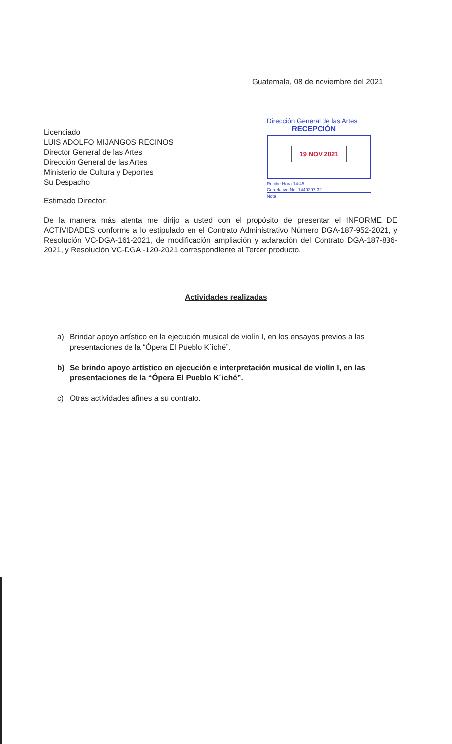Guatemala, 08 de noviembre del 2021
Licenciado
LUIS ADOLFO MIJANGOS RECINOS
Director General de las Artes
Dirección General de las Artes
Ministerio de Cultura y Deportes
Su Despacho
Dirección General de las Artes
RECEPCIÓN
19 NOV 2021
Recibe Hora 14:45
Correlativo No. 1449297 32
Nota
Estimado Director:
De la manera más atenta me dirijo a usted con el propósito de presentar el INFORME DE ACTIVIDADES conforme a lo estipulado en el Contrato Administrativo Número DGA-187-952-2021, y Resolución VC-DGA-161-2021, de modificación ampliación y aclaración del Contrato DGA-187-836-2021, y Resolución VC-DGA -120-2021 correspondiente al Tercer producto.
Actividades realizadas
a) Brindar apoyo artístico en la ejecución musical de violín I, en los ensayos previos a las presentaciones de la “Ópera El Pueblo K´iché”.
b) Se brindo apoyo artístico en ejecución e interpretación musical de violín I, en las presentaciones de la “Ópera El Pueblo K´iché”.
c) Otras actividades afines a su contrato.